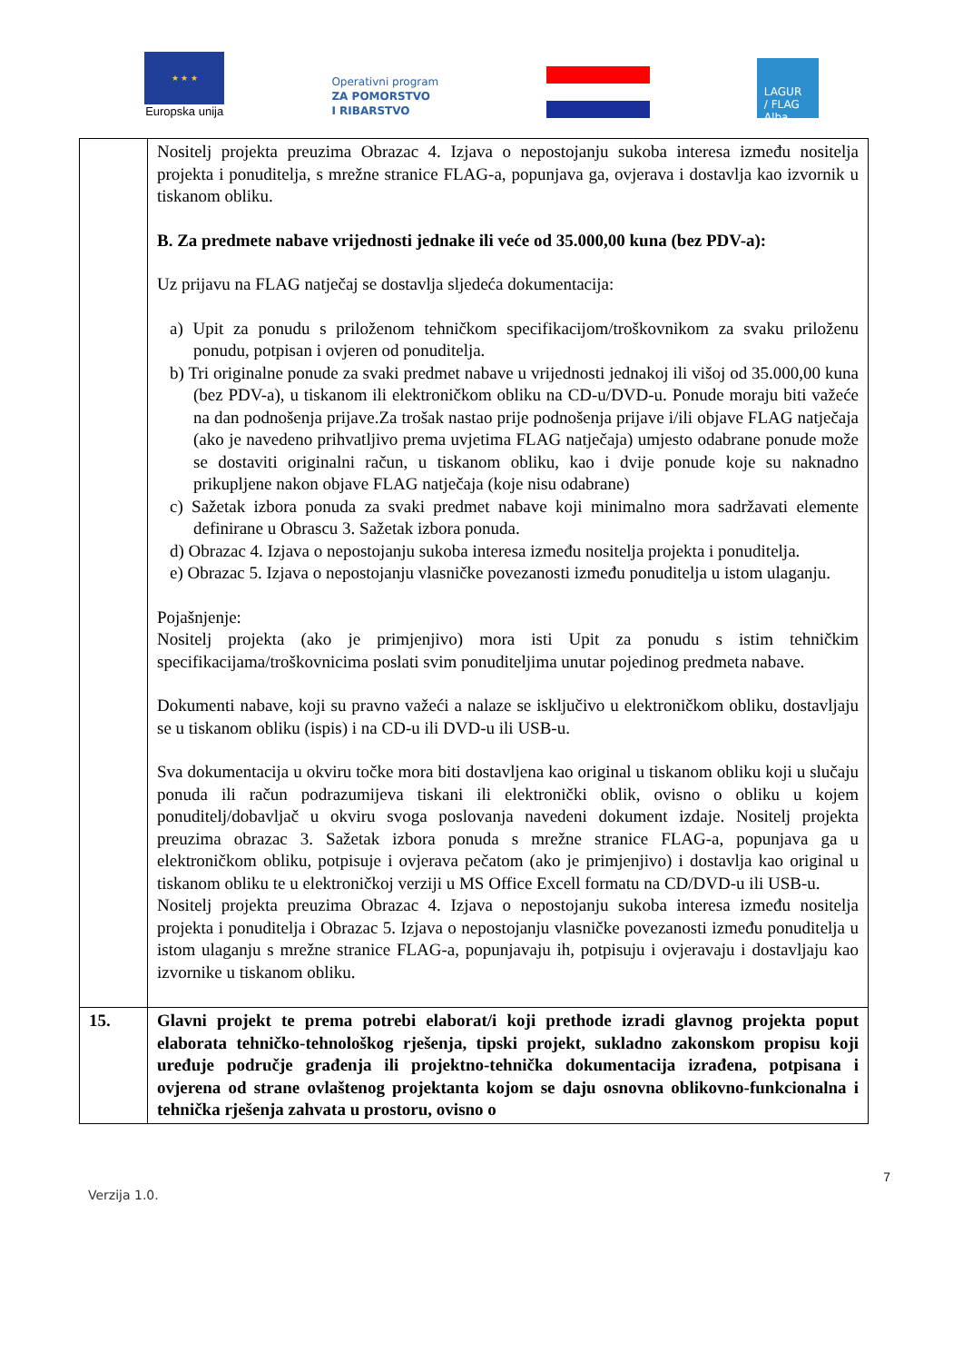★ ★ ★
Europska unija
Operativni program
ZA POMORSTVO
I RIBARSTVO
LAGUR
/ FLAG
Alba
| | Nositelj projekta preuzima Obrazac 4. Izjava o nepostojanju sukoba interesa između nositelja projekta i ponuditelja, s mrežne stranice FLAG-a, popunjava ga, ovjerava i dostavlja kao izvornik u tiskanom obliku. B. Za predmete nabave vrijednosti jednake ili veće od 35.000,00 kuna (bez PDV-a): Uz prijavu na FLAG natječaj se dostavlja sljedeća dokumentacija: a) Upit za ponudu s priloženom tehničkom specifikacijom/troškovnikom za svaku priloženu ponudu, potpisan i ovjeren od ponuditelja. b) Tri originalne ponude za svaki predmet nabave u vrijednosti jednakoj ili višoj od 35.000,00 kuna (bez PDV-a), u tiskanom ili elektroničkom obliku na CD-u/DVD-u. Ponude moraju biti važeće na dan podnošenja prijave.Za trošak nastao prije podnošenja prijave i/ili objave FLAG natječaja (ako je navedeno prihvatljivo prema uvjetima FLAG natječaja) umjesto odabrane ponude može se dostaviti originalni račun, u tiskanom obliku, kao i dvije ponude koje su naknadno prikupljene nakon objave FLAG natječaja (koje nisu odabrane) c) Sažetak izbora ponuda za svaki predmet nabave koji minimalno mora sadržavati elemente definirane u Obrascu 3. Sažetak izbora ponuda. d) Obrazac 4. Izjava o nepostojanju sukoba interesa između nositelja projekta i ponuditelja. e) Obrazac 5. Izjava o nepostojanju vlasničke povezanosti između ponuditelja u istom ulaganju. Pojašnjenje: Nositelj projekta (ako je primjenjivo) mora isti Upit za ponudu s istim tehničkim specifikacijama/troškovnicima poslati svim ponuditeljima unutar pojedinog predmeta nabave. Dokumenti nabave, koji su pravno važeći a nalaze se isključivo u elektroničkom obliku, dostavljaju se u tiskanom obliku (ispis) i na CD-u ili DVD-u ili USB-u. Sva dokumentacija u okviru točke mora biti dostavljena kao original u tiskanom obliku koji u slučaju ponuda ili račun podrazumijeva tiskani ili elektronički oblik, ovisno o obliku u kojem ponuditelj/dobavljač u okviru svoga poslovanja navedeni dokument izdaje. Nositelj projekta preuzima obrazac 3. Sažetak izbora ponuda s mrežne stranice FLAG-a, popunjava ga u elektroničkom obliku, potpisuje i ovjerava pečatom (ako je primjenjivo) i dostavlja kao original u tiskanom obliku te u elektroničkoj verziji u MS Office Excell formatu na CD/DVD-u ili USB-u. Nositelj projekta preuzima Obrazac 4. Izjava o nepostojanju sukoba interesa između nositelja projekta i ponuditelja i Obrazac 5. Izjava o nepostojanju vlasničke povezanosti između ponuditelja u istom ulaganju s mrežne stranice FLAG-a, popunjavaju ih, potpisuju i ovjeravaju i dostavljaju kao izvornike u tiskanom obliku. |
| 15. | Glavni projekt te prema potrebi elaborat/i koji prethode izradi glavnog projekta poput elaborata tehničko-tehnološkog rješenja, tipski projekt, sukladno zakonskom propisu koji uređuje područje građenja ili projektno-tehnička dokumentacija izrađena, potpisana i ovjerena od strane ovlaštenog projektanta kojom se daju osnovna oblikovno-funkcionalna i tehnička rješenja zahvata u prostoru, ovisno o |
7
Verzija 1.0.